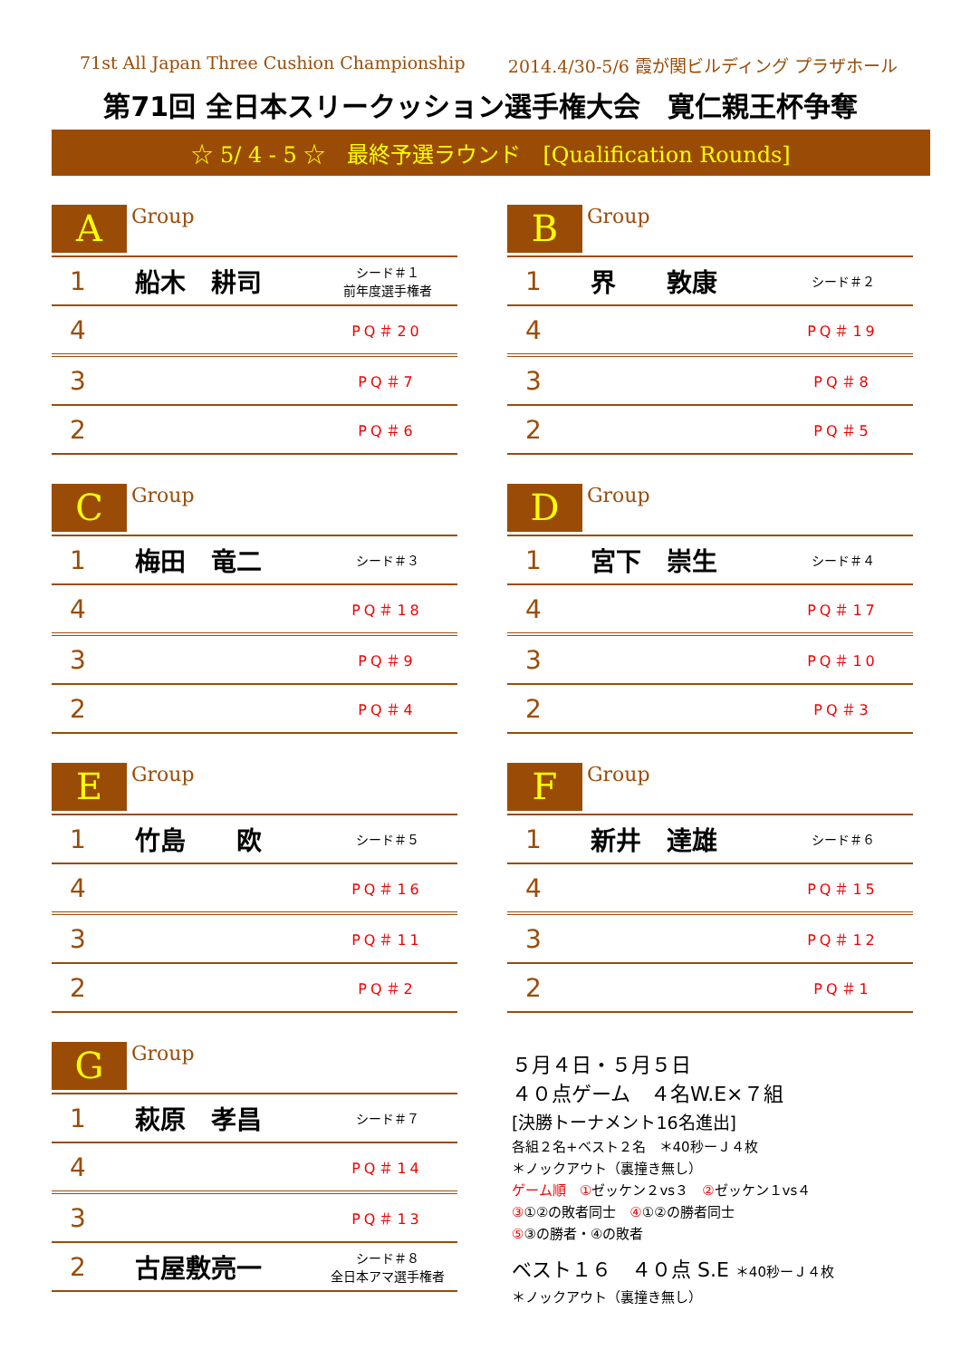71st All Japan Three Cushion Championship 2014.4/30-5/6 霞が関ビルディング プラザホール
第71回 全日本スリークッション選手権大会　寛仁親王杯争奪
☆ 5/ 4 - 5 ☆　最終予選ラウンド　[Qualification Rounds]
A
Group
| 1 | 船木 耕司 | シード＃１ 前年度選手権者 |
| 4 | | PQ＃20 |
| 3 | | PQ＃7 |
| 2 | | PQ＃6 |
B
Group
| 1 | 界 敦康 | シード＃２ |
| 4 | | PQ＃19 |
| 3 | | PQ＃8 |
| 2 | | PQ＃5 |
C
Group
| 1 | 梅田 竜二 | シード＃３ |
| 4 | | PQ＃18 |
| 3 | | PQ＃9 |
| 2 | | PQ＃4 |
D
Group
| 1 | 宮下 崇生 | シード＃４ |
| 4 | | PQ＃17 |
| 3 | | PQ＃10 |
| 2 | | PQ＃3 |
E
Group
| 1 | 竹島 欧 | シード＃５ |
| 4 | | PQ＃16 |
| 3 | | PQ＃11 |
| 2 | | PQ＃2 |
F
Group
| 1 | 新井 達雄 | シード＃６ |
| 4 | | PQ＃15 |
| 3 | | PQ＃12 |
| 2 | | PQ＃1 |
G
Group
| 1 | 萩原 孝昌 | シード＃７ |
| 4 | | PQ＃14 |
| 3 | | PQ＃13 |
| 2 | 古屋敷亮一 | シード＃８ 全日本アマ選手権者 |
５月４日・５月５日
４０点ゲーム　４名W.E×７組
[決勝トーナメント16名進出]
各組２名+ベスト２名　＊40秒ーＪ４枚
＊ノックアウト（裏撞き無し）
ゲーム順　①ゼッケン２vs３　②ゼッケン１vs４
③①②の敗者同士　④①②の勝者同士
⑤③の勝者・④の敗者
ベスト１６　４０点 S.E ＊40秒ーＪ４枚
＊ノックアウト（裏撞き無し）